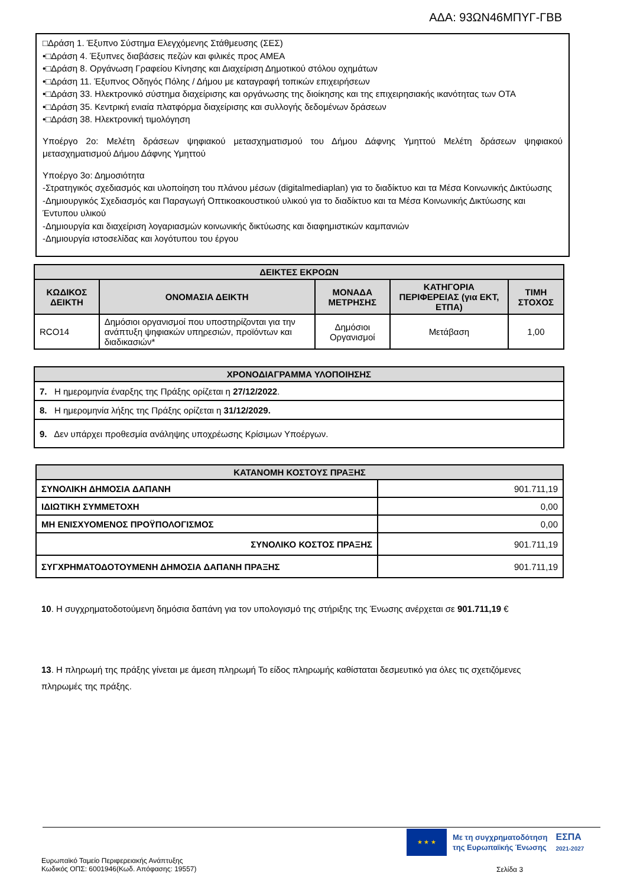ΑΔΑ: 93ΩΝ46ΜΠΥΓ-ΓΒΒ
□Δράση 1. Έξυπνο Σύστημα Ελεγχόμενης Στάθμευσης (ΣΕΣ)
•□Δράση 4. Έξυπνες διαβάσεις πεζών και φιλικές προς ΑΜΕΑ
•□Δράση 8. Οργάνωση Γραφείου Κίνησης και Διαχείριση Δημοτικού στόλου οχημάτων
•□Δράση 11. Έξυπνος Οδηγός Πόλης / Δήμου με καταγραφή τοπικών επιχειρήσεων
•□Δράση 33. Ηλεκτρονικό σύστημα διαχείρισης και οργάνωσης της διοίκησης και της επιχειρησιακής ικανότητας των ΟΤΑ
•□Δράση 35. Κεντρική ενιαία πλατφόρμα διαχείρισης και συλλογής δεδομένων δράσεων
•□Δράση 38. Ηλεκτρονική τιμολόγηση
Υποέργο 2ο: Μελέτη δράσεων ψηφιακού μετασχηματισμού του Δήμου Δάφνης Υμηττού Μελέτη δράσεων ψηφιακού μετασχηματισμού Δήμου Δάφνης Υμηττού
Υποέργο 3ο: Δημοσιότητα
-Στρατηγικός σχεδιασμός και υλοποίηση του πλάνου μέσων (digitalmediaplan) για το διαδίκτυο και τα Μέσα Κοινωνικής Δικτύωσης
-Δημιουργικός Σχεδιασμός και Παραγωγή Οπτικοακουστικού υλικού για το διαδίκτυο και τα Μέσα Κοινωνικής Δικτύωσης και Έντυπου υλικού
-Δημιουργία και διαχείριση λογαριασμών κοινωνικής δικτύωσης και διαφημιστικών καμπανιών
-Δημιουργία ιστοσελίδας και λογότυπου του έργου
| ΔΕΙΚΤΕΣ ΕΚΡΟΩΝ | | | | |
| --- | --- | --- | --- | --- |
| ΚΩΔΙΚΟΣ ΔΕΙΚΤΗ | ΟΝΟΜΑΣΙΑ ΔΕΙΚΤΗ | ΜΟΝΑΔΑ ΜΕΤΡΗΣΗΣ | ΚΑΤΗΓΟΡΙΑ ΠΕΡΙΦΕΡΕΙΑΣ (για ΕΚΤ, ΕΤΠΑ) | ΤΙΜΗ ΣΤΟΧΟΣ |
| RCO14 | Δημόσιοι οργανισμοί που υποστηρίζονται για την ανάπτυξη ψηφιακών υπηρεσιών, προϊόντων και διαδικασιών* | Δημόσιοι Οργανισμοί | Μετάβαση | 1,00 |
| ΧΡΟΝΟΔΙΑΓΡΑΜΜΑ ΥΛΟΠΟΙΗΣΗΣ |
| --- |
| 7. Η ημερομηνία έναρξης της Πράξης ορίζεται η 27/12/2022 . |
| 8. Η ημερομηνία λήξης της Πράξης ορίζεται η 31/12/2029. |
| 9. Δεν υπάρχει προθεσμία ανάληψης υποχρέωσης Κρίσιμων Υποέργων. |
| ΚΑΤΑΝΟΜΗ ΚΟΣΤΟΥΣ ΠΡΑΞΗΣ | |
| --- | --- |
| ΣΥΝΟΛΙΚΗ ΔΗΜΟΣΙΑ ΔΑΠΑΝΗ | 901.711,19 |
| ΙΔΙΩΤΙΚΗ ΣΥΜΜΕΤΟΧΗ | 0,00 |
| ΜΗ ΕΝΙΣΧΥΟΜΕΝΟΣ ΠΡΟΫΠΟΛΟΓΙΣΜΟΣ | 0,00 |
| ΣΥΝΟΛΙΚΟ ΚΟΣΤΟΣ ΠΡΑΞΗΣ | 901.711,19 |
| ΣΥΓΧΡΗΜΑΤΟΔΟΤΟΥΜΕΝΗ ΔΗΜΟΣΙΑ ΔΑΠΑΝΗ ΠΡΑΞΗΣ | 901.711,19 |
10. Η συγχρηματοδοτούμενη δημόσια δαπάνη για τον υπολογισμό της στήριξης της Ένωσης ανέρχεται σε 901.711,19 €
13. Η πληρωμή της πράξης γίνεται με άμεση πληρωμή Το είδος πληρωμής καθίσταται δεσμευτικό για όλες τις σχετιζόμενες πληρωμές της πράξης.
★ ★ ★
Με τη συγχρηματοδότηση
της Ευρωπαϊκής Ένωσης
ΕΣΠΑ
2021-2027
Ευρωπαϊκό Ταμείο Περιφερειακής Ανάπτυξης
Κωδικός ΟΠΣ: 6001946(Κωδ. Απόφασης: 19557)
Σελίδα 3